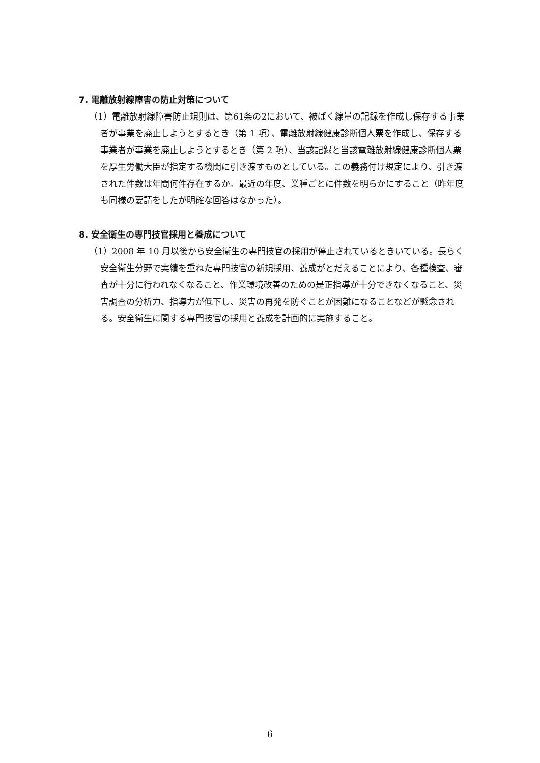7. 電離放射線障害の防止対策について
（1）電離放射線障害防止規則は、第61条の2において、被ばく線量の記録を作成し保存する事業者が事業を廃止しようとするとき（第 1 項）、電離放射線健康診断個人票を作成し、保存する事業者が事業を廃止しようとするとき（第 2 項）、当該記録と当該電離放射線健康診断個人票を厚生労働大臣が指定する機関に引き渡すものとしている。この義務付け規定により、引き渡された件数は年間何件存在するか。最近の年度、業種ごとに件数を明らかにすること（昨年度も同様の要請をしたが明確な回答はなかった）。
8. 安全衛生の専門技官採用と養成について
（1）2008 年 10 月以後から安全衛生の専門技官の採用が停止されているときいている。長らく安全衛生分野で実績を重ねた専門技官の新規採用、養成がとだえることにより、各種検査、審査が十分に行われなくなること、作業環境改善のための是正指導が十分できなくなること、災害調査の分析力、指導力が低下し、災害の再発を防ぐことが困難になることなどが懸念される。安全衛生に関する専門技官の採用と養成を計画的に実施すること。
6